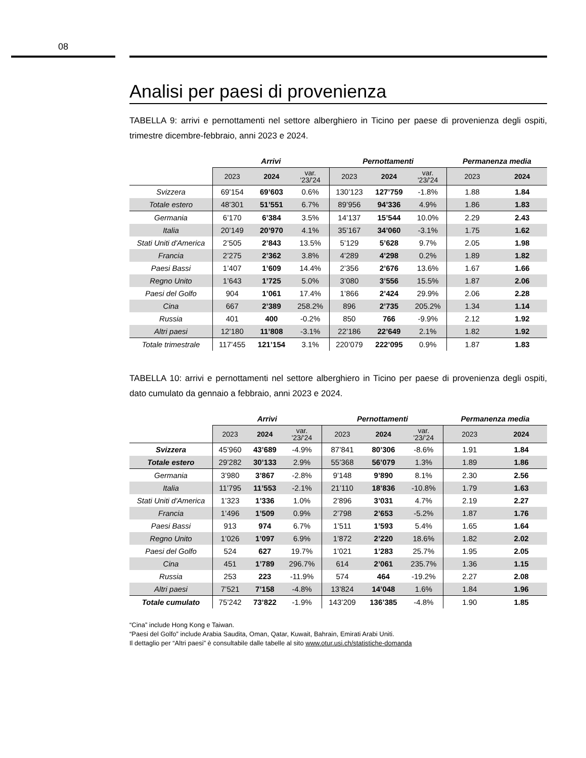08
Analisi per paesi di provenienza
TABELLA 9: arrivi e pernottamenti nel settore alberghiero in Ticino per paese di provenienza degli ospiti, trimestre dicembre-febbraio, anni 2023 e 2024.
| | Arrivi | | | Pernottamenti | | | Permanenza media | |
| --- | --- | --- | --- | --- | --- | --- | --- | --- |
| | 2023 | 2024 | var. '23/'24 | 2023 | 2024 | var. '23/'24 | 2023 | 2024 |
| Svizzera | 69’154 | 69’603 | 0.6% | 130’123 | 127’759 | -1.8% | 1.88 | 1.84 |
| Totale estero | 48’301 | 51’551 | 6.7% | 89’956 | 94’336 | 4.9% | 1.86 | 1.83 |
| Germania | 6’170 | 6’384 | 3.5% | 14’137 | 15’544 | 10.0% | 2.29 | 2.43 |
| Italia | 20’149 | 20’970 | 4.1% | 35’167 | 34’060 | -3.1% | 1.75 | 1.62 |
| Stati Uniti d'America | 2’505 | 2’843 | 13.5% | 5’129 | 5’628 | 9.7% | 2.05 | 1.98 |
| Francia | 2’275 | 2’362 | 3.8% | 4’289 | 4’298 | 0.2% | 1.89 | 1.82 |
| Paesi Bassi | 1’407 | 1’609 | 14.4% | 2’356 | 2’676 | 13.6% | 1.67 | 1.66 |
| Regno Unito | 1’643 | 1’725 | 5.0% | 3’080 | 3’556 | 15.5% | 1.87 | 2.06 |
| Paesi del Golfo | 904 | 1’061 | 17.4% | 1’866 | 2’424 | 29.9% | 2.06 | 2.28 |
| Cina | 667 | 2’389 | 258.2% | 896 | 2’735 | 205.2% | 1.34 | 1.14 |
| Russia | 401 | 400 | -0.2% | 850 | 766 | -9.9% | 2.12 | 1.92 |
| Altri paesi | 12’180 | 11’808 | -3.1% | 22’186 | 22’649 | 2.1% | 1.82 | 1.92 |
| Totale trimestrale | 117’455 | 121’154 | 3.1% | 220’079 | 222’095 | 0.9% | 1.87 | 1.83 |
TABELLA 10: arrivi e pernottamenti nel settore alberghiero in Ticino per paese di provenienza degli ospiti, dato cumulato da gennaio a febbraio, anni 2023 e 2024.
| | Arrivi | | | Pernottamenti | | | Permanenza media | |
| --- | --- | --- | --- | --- | --- | --- | --- | --- |
| | 2023 | 2024 | var. '23/'24 | 2023 | 2024 | var. '23/'24 | 2023 | 2024 |
| Svizzera | 45’960 | 43’689 | -4.9% | 87’841 | 80’306 | -8.6% | 1.91 | 1.84 |
| Totale estero | 29’282 | 30’133 | 2.9% | 55’368 | 56’079 | 1.3% | 1.89 | 1.86 |
| Germania | 3’980 | 3’867 | -2.8% | 9’148 | 9’890 | 8.1% | 2.30 | 2.56 |
| Italia | 11’795 | 11’553 | -2.1% | 21’110 | 18’836 | -10.8% | 1.79 | 1.63 |
| Stati Uniti d'America | 1’323 | 1’336 | 1.0% | 2’896 | 3’031 | 4.7% | 2.19 | 2.27 |
| Francia | 1’496 | 1’509 | 0.9% | 2’798 | 2’653 | -5.2% | 1.87 | 1.76 |
| Paesi Bassi | 913 | 974 | 6.7% | 1’511 | 1’593 | 5.4% | 1.65 | 1.64 |
| Regno Unito | 1’026 | 1’097 | 6.9% | 1’872 | 2’220 | 18.6% | 1.82 | 2.02 |
| Paesi del Golfo | 524 | 627 | 19.7% | 1’021 | 1’283 | 25.7% | 1.95 | 2.05 |
| Cina | 451 | 1’789 | 296.7% | 614 | 2’061 | 235.7% | 1.36 | 1.15 |
| Russia | 253 | 223 | -11.9% | 574 | 464 | -19.2% | 2.27 | 2.08 |
| Altri paesi | 7’521 | 7’158 | -4.8% | 13’824 | 14’048 | 1.6% | 1.84 | 1.96 |
| Totale cumulato | 75’242 | 73’822 | -1.9% | 143’209 | 136’385 | -4.8% | 1.90 | 1.85 |
“Cina” include Hong Kong e Taiwan.
“Paesi del Golfo” include Arabia Saudita, Oman, Qatar, Kuwait, Bahrain, Emirati Arabi Uniti.
Il dettaglio per “Altri paesi” è consultabile dalle tabelle al sito www.otur.usi.ch/statistiche-domanda